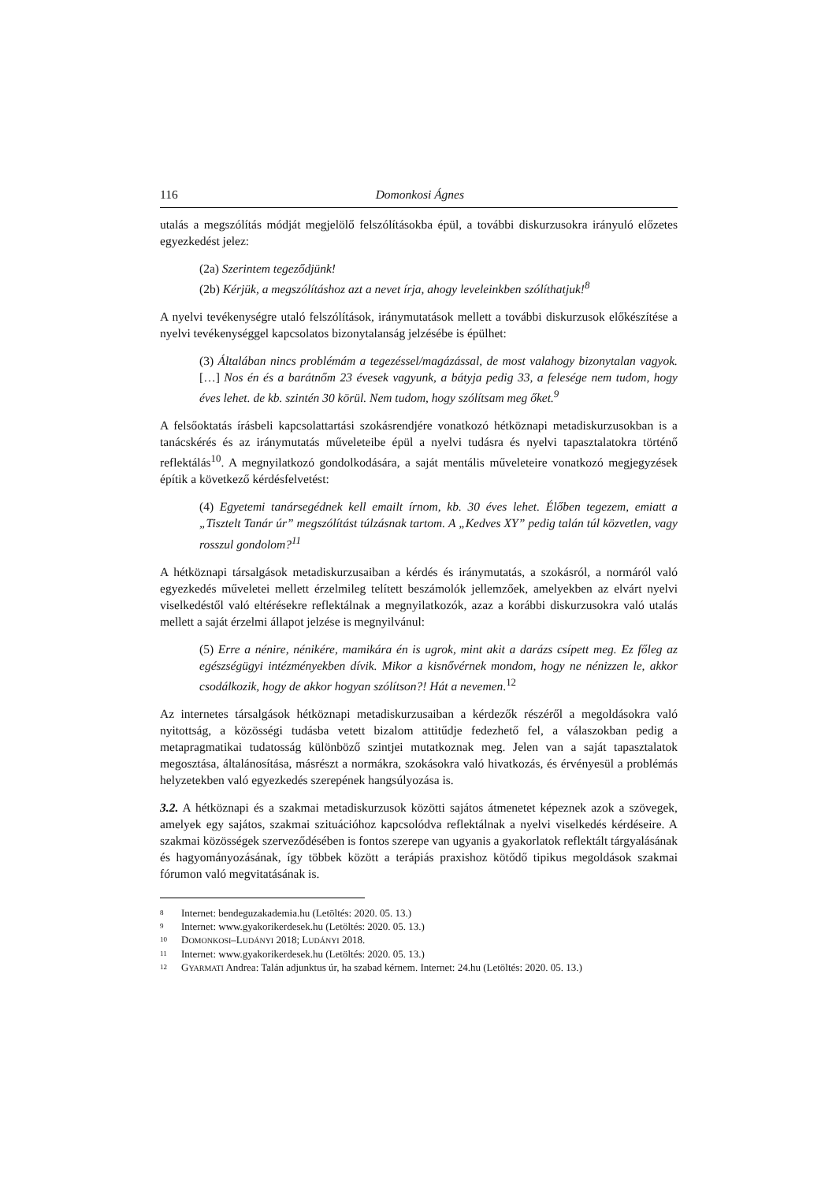116 Domonkosi Ágnes
utalás a megszólítás módját megjelölő felszólításokba épül, a további diskurzusokra irányuló előzetes egyezkedést jelez:
(2a) Szerintem tegeződjünk!
(2b) Kérjük, a megszólításhoz azt a nevet írja, ahogy leveleinkben szólíthatjuk!<sup>8</sup>
A nyelvi tevékenységre utaló felszólítások, iránymutatások mellett a további diskurzusok előkészítése a nyelvi tevékenységgel kapcsolatos bizonytalanság jelzésébe is épülhet:
(3) Általában nincs problémám a tegezéssel/magázással, de most valahogy bizonytalan vagyok. […] Nos én és a barátnőm 23 évesek vagyunk, a bátyja pedig 33, a felesége nem tudom, hogy éves lehet. de kb. szintén 30 körül. Nem tudom, hogy szólítsam meg őket.<sup>9</sup>
A felsőoktatás írásbeli kapcsolattartási szokásrendjére vonatkozó hétköznapi metadiskurzusokban is a tanácskérés és az iránymutatás műveleteibe épül a nyelvi tudásra és nyelvi tapasztalatokra történő reflektálás<sup>10</sup>. A megnyilatkozó gondolkodására, a saját mentális műveleteire vonatkozó megjegyzések építik a következő kérdésfelvetést:
(4) Egyetemi tanársegédnek kell emailt írnom, kb. 30 éves lehet. Élőben tegezem, emiatt a „Tisztelt Tanár úr” megszólítást túlzásnak tartom. A „Kedves XY” pedig talán túl közvetlen, vagy rosszul gondolom?<sup>11</sup>
A hétköznapi társalgások metadiskurzusaiban a kérdés és iránymutatás, a szokásról, a normáról való egyezkedés műveletei mellett érzelmileg telített beszámolók jellemzőek, amelyekben az elvárt nyelvi viselkedéstől való eltérésekre reflektálnak a megnyilatkozók, azaz a korábbi diskurzusokra való utalás mellett a saját érzelmi állapot jelzése is megnyilvánul:
(5) Erre a nénire, nénikére, mamikára én is ugrok, mint akit a darázs csípett meg. Ez főleg az egészségügyi intézményekben dívik. Mikor a kisnővérnek mondom, hogy ne nénizzen le, akkor csodálkozik, hogy de akkor hogyan szólítson?! Hát a nevemen.<sup>12</sup>
Az internetes társalgások hétköznapi metadiskurzusaiban a kérdezők részéről a megoldásokra való nyitottság, a közösségi tudásba vetett bizalom attitűdje fedezhető fel, a válaszokban pedig a metapragmatikai tudatosság különböző szintjei mutatkoznak meg. Jelen van a saját tapasztalatok megosztása, általánosítása, másrészt a normákra, szokásokra való hivatkozás, és érvényesül a problémás helyzetekben való egyezkedés szerepének hangsúlyozása is.
3.2. A hétköznapi és a szakmai metadiskurzusok közötti sajátos átmenetet képeznek azok a szövegek, amelyek egy sajátos, szakmai szituációhoz kapcsolódva reflektálnak a nyelvi viselkedés kérdéseire. A szakmai közösségek szerveződésében is fontos szerepe van ugyanis a gyakorlatok reflektált tárgyalásának és hagyományozásának, így többek között a terápiás praxishoz kötődő tipikus megoldások szakmai fórumon való megvitatásának is.
<sup>8</sup> Internet: bendeguzakademia.hu (Letöltés: 2020. 05. 13.)
<sup>9</sup> Internet: www.gyakorikerdesek.hu (Letöltés: 2020. 05. 13.)
<sup>10</sup> DOMONKOSI–LUDÁNYI 2018; LUDÁNYI 2018.
<sup>11</sup> Internet: www.gyakorikerdesek.hu (Letöltés: 2020. 05. 13.)
<sup>12</sup> GYARMATI Andrea: Talán adjunktus úr, ha szabad kérnem. Internet: 24.hu (Letöltés: 2020. 05. 13.)